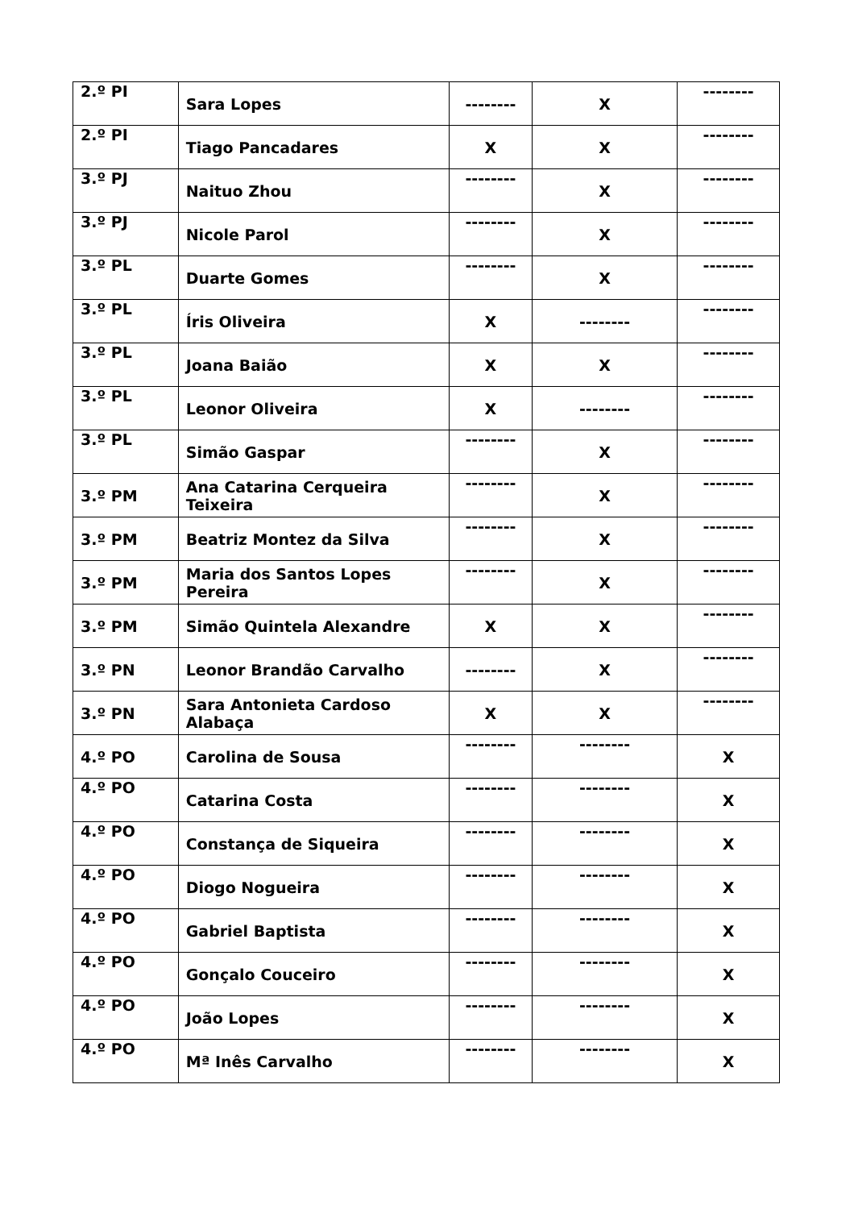| 2.º PI | Sara Lopes | -------- | X | -------- |
| 2.º PI | Tiago Pancadares | X | X | -------- |
| 3.º PJ | Naituo Zhou | -------- | X | -------- |
| 3.º PJ | Nicole Parol | -------- | X | -------- |
| 3.º PL | Duarte Gomes | -------- | X | -------- |
| 3.º PL | Íris Oliveira | X | -------- | -------- |
| 3.º PL | Joana Baião | X | X | -------- |
| 3.º PL | Leonor Oliveira | X | -------- | -------- |
| 3.º PL | Simão Gaspar | -------- | X | -------- |
| 3.º PM | Ana Catarina Cerqueira Teixeira | -------- | X | -------- |
| 3.º PM | Beatriz Montez da Silva | -------- | X | -------- |
| 3.º PM | Maria dos Santos Lopes Pereira | -------- | X | -------- |
| 3.º PM | Simão Quintela Alexandre | X | X | -------- |
| 3.º PN | Leonor Brandão Carvalho | -------- | X | -------- |
| 3.º PN | Sara Antonieta Cardoso Alabaça | X | X | -------- |
| 4.º PO | Carolina de Sousa | -------- | -------- | X |
| 4.º PO | Catarina Costa | -------- | -------- | X |
| 4.º PO | Constança de Siqueira | -------- | -------- | X |
| 4.º PO | Diogo Nogueira | -------- | -------- | X |
| 4.º PO | Gabriel Baptista | -------- | -------- | X |
| 4.º PO | Gonçalo Couceiro | -------- | -------- | X |
| 4.º PO | João Lopes | -------- | -------- | X |
| 4.º PO | Mª Inês Carvalho | -------- | -------- | X |